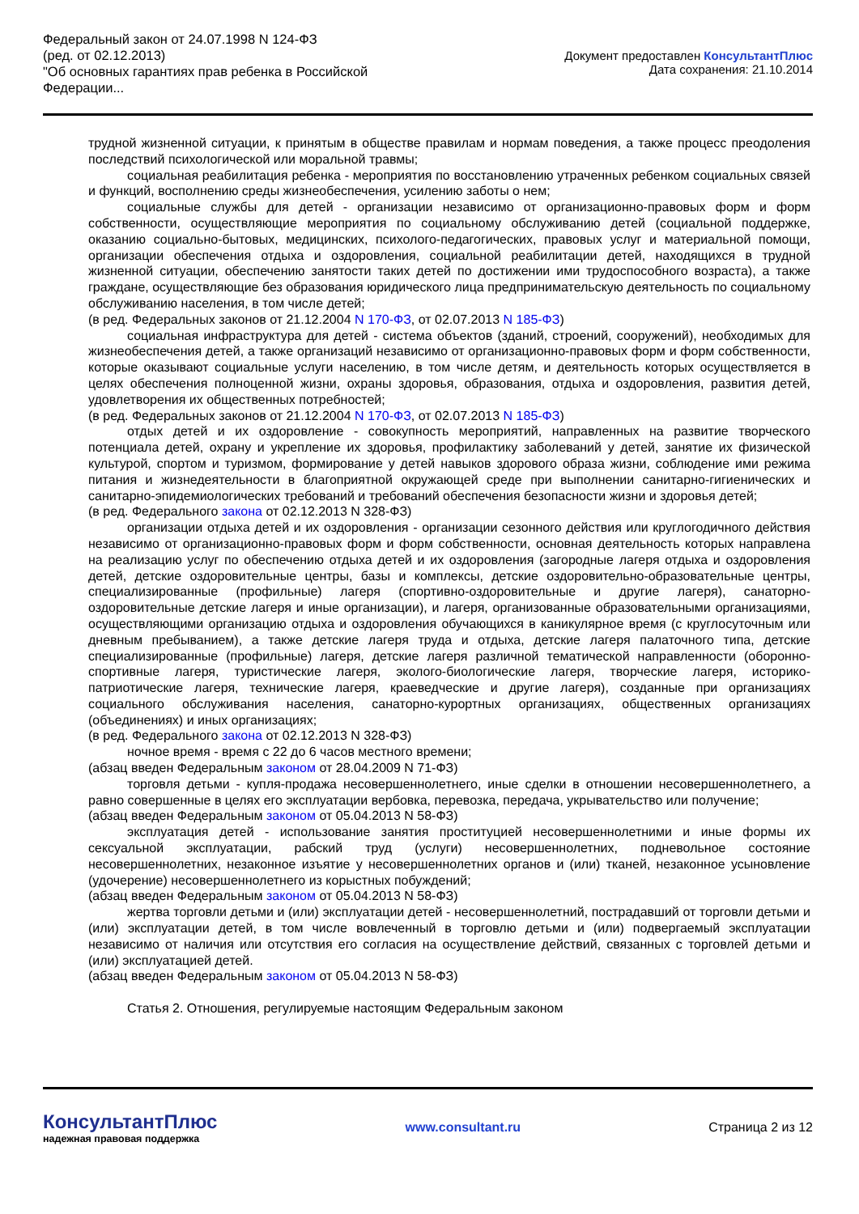Федеральный закон от 24.07.1998 N 124-ФЗ
(ред. от 02.12.2013)
"Об основных гарантиях прав ребенка в Российской
Федерации...
Документ предоставлен КонсультантПлюс
Дата сохранения: 21.10.2014
трудной жизненной ситуации, к принятым в обществе правилам и нормам поведения, а также процесс преодоления последствий психологической или моральной травмы;
социальная реабилитация ребенка - мероприятия по восстановлению утраченных ребенком социальных связей и функций, восполнению среды жизнеобеспечения, усилению заботы о нем;
социальные службы для детей - организации независимо от организационно-правовых форм и форм собственности, осуществляющие мероприятия по социальному обслуживанию детей (социальной поддержке, оказанию социально-бытовых, медицинских, психолого-педагогических, правовых услуг и материальной помощи, организации обеспечения отдыха и оздоровления, социальной реабилитации детей, находящихся в трудной жизненной ситуации, обеспечению занятости таких детей по достижении ими трудоспособного возраста), а также граждане, осуществляющие без образования юридического лица предпринимательскую деятельность по социальному обслуживанию населения, в том числе детей;
(в ред. Федеральных законов от 21.12.2004 N 170-ФЗ, от 02.07.2013 N 185-ФЗ)
социальная инфраструктура для детей - система объектов (зданий, строений, сооружений), необходимых для жизнеобеспечения детей, а также организаций независимо от организационно-правовых форм и форм собственности, которые оказывают социальные услуги населению, в том числе детям, и деятельность которых осуществляется в целях обеспечения полноценной жизни, охраны здоровья, образования, отдыха и оздоровления, развития детей, удовлетворения их общественных потребностей;
(в ред. Федеральных законов от 21.12.2004 N 170-ФЗ, от 02.07.2013 N 185-ФЗ)
отдых детей и их оздоровление - совокупность мероприятий, направленных на развитие творческого потенциала детей, охрану и укрепление их здоровья, профилактику заболеваний у детей, занятие их физической культурой, спортом и туризмом, формирование у детей навыков здорового образа жизни, соблюдение ими режима питания и жизнедеятельности в благоприятной окружающей среде при выполнении санитарно-гигиенических и санитарно-эпидемиологических требований и требований обеспечения безопасности жизни и здоровья детей;
(в ред. Федерального закона от 02.12.2013 N 328-ФЗ)
организации отдыха детей и их оздоровления - организации сезонного действия или круглогодичного действия независимо от организационно-правовых форм и форм собственности, основная деятельность которых направлена на реализацию услуг по обеспечению отдыха детей и их оздоровления (загородные лагеря отдыха и оздоровления детей, детские оздоровительные центры, базы и комплексы, детские оздоровительно-образовательные центры, специализированные (профильные) лагеря (спортивно-оздоровительные и другие лагеря), санаторно-оздоровительные детские лагеря и иные организации), и лагеря, организованные образовательными организациями, осуществляющими организацию отдыха и оздоровления обучающихся в каникулярное время (с круглосуточным или дневным пребыванием), а также детские лагеря труда и отдыха, детские лагеря палаточного типа, детские специализированные (профильные) лагеря, детские лагеря различной тематической направленности (оборонно-спортивные лагеря, туристические лагеря, эколого-биологические лагеря, творческие лагеря, историко-патриотические лагеря, технические лагеря, краеведческие и другие лагеря), созданные при организациях социального обслуживания населения, санаторно-курортных организациях, общественных организациях (объединениях) и иных организациях;
(в ред. Федерального закона от 02.12.2013 N 328-ФЗ)
ночное время - время с 22 до 6 часов местного времени;
(абзац введен Федеральным законом от 28.04.2009 N 71-ФЗ)
торговля детьми - купля-продажа несовершеннолетнего, иные сделки в отношении несовершеннолетнего, а равно совершенные в целях его эксплуатации вербовка, перевозка, передача, укрывательство или получение;
(абзац введен Федеральным законом от 05.04.2013 N 58-ФЗ)
эксплуатация детей - использование занятия проституцией несовершеннолетними и иные формы их сексуальной эксплуатации, рабский труд (услуги) несовершеннолетних, подневольное состояние несовершеннолетних, незаконное изъятие у несовершеннолетних органов и (или) тканей, незаконное усыновление (удочерение) несовершеннолетнего из корыстных побуждений;
(абзац введен Федеральным законом от 05.04.2013 N 58-ФЗ)
жертва торговли детьми и (или) эксплуатации детей - несовершеннолетний, пострадавший от торговли детьми и (или) эксплуатации детей, в том числе вовлеченный в торговлю детьми и (или) подвергаемый эксплуатации независимо от наличия или отсутствия его согласия на осуществление действий, связанных с торговлей детьми и (или) эксплуатацией детей.
(абзац введен Федеральным законом от 05.04.2013 N 58-ФЗ)
Статья 2. Отношения, регулируемые настоящим Федеральным законом
КонсультантПлюс
надежная правовая поддержка
www.consultant.ru Страница 2 из 12